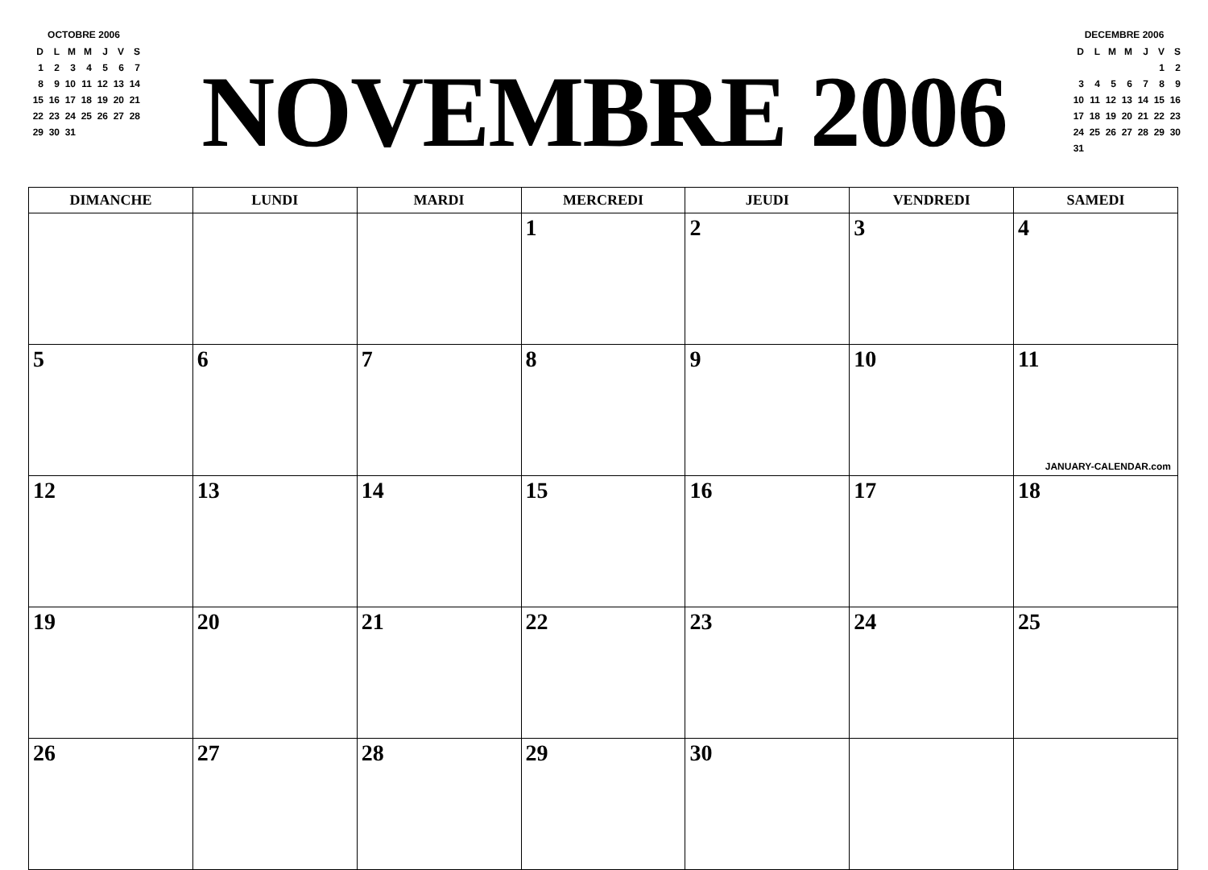OCTOBRE 2006
| D | L | M | M | J | V | S |
| 1 | 2 | 3 | 4 | 5 | 6 | 7 |
| 8 | 9 | 10 | 11 | 12 | 13 | 14 |
| 15 | 16 | 17 | 18 | 19 | 20 | 21 |
| 22 | 23 | 24 | 25 | 26 | 27 | 28 |
| 29 | 30 | 31 | | | | |
NOVEMBRE 2006
DECEMBRE 2006
| D | L | M | M | J | V | S |
| | | | | | 1 | 2 |
| 3 | 4 | 5 | 6 | 7 | 8 | 9 |
| 10 | 11 | 12 | 13 | 14 | 15 | 16 |
| 17 | 18 | 19 | 20 | 21 | 22 | 23 |
| 24 | 25 | 26 | 27 | 28 | 29 | 30 |
| 31 | | | | | | |
| DIMANCHE | LUNDI | MARDI | MERCREDI | JEUDI | VENDREDI | SAMEDI |
| --- | --- | --- | --- | --- | --- | --- |
| | | | 1 | 2 | 3 | 4 |
| 5 | 6 | 7 | 8 | 9 | 10 | 11 JANUARY-CALENDAR.com |
| 12 | 13 | 14 | 15 | 16 | 17 | 18 |
| 19 | 20 | 21 | 22 | 23 | 24 | 25 |
| 26 | 27 | 28 | 29 | 30 | | |